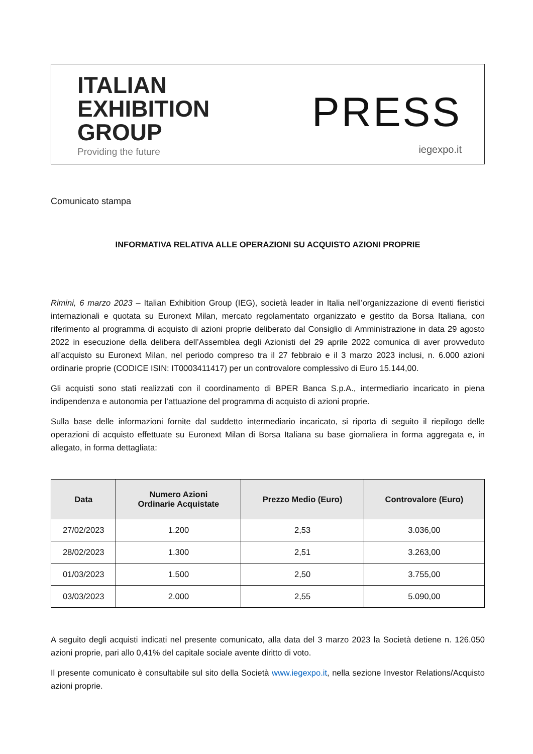ITALIAN
EXHIBITION
GROUP
Providing the future
PRESS
iegexpo.it
Comunicato stampa
INFORMATIVA RELATIVA ALLE OPERAZIONI SU ACQUISTO AZIONI PROPRIE
Rimini, 6 marzo 2023 – Italian Exhibition Group (IEG), società leader in Italia nell’organizzazione di eventi fieristici internazionali e quotata su Euronext Milan, mercato regolamentato organizzato e gestito da Borsa Italiana, con riferimento al programma di acquisto di azioni proprie deliberato dal Consiglio di Amministrazione in data 29 agosto 2022 in esecuzione della delibera dell’Assemblea degli Azionisti del 29 aprile 2022 comunica di aver provveduto all’acquisto su Euronext Milan, nel periodo compreso tra il 27 febbraio e il 3 marzo 2023 inclusi, n. 6.000 azioni ordinarie proprie (CODICE ISIN: IT0003411417) per un controvalore complessivo di Euro 15.144,00.
Gli acquisti sono stati realizzati con il coordinamento di BPER Banca S.p.A., intermediario incaricato in piena indipendenza e autonomia per l’attuazione del programma di acquisto di azioni proprie.
Sulla base delle informazioni fornite dal suddetto intermediario incaricato, si riporta di seguito il riepilogo delle operazioni di acquisto effettuate su Euronext Milan di Borsa Italiana su base giornaliera in forma aggregata e, in allegato, in forma dettagliata:
| Data | Numero Azioni Ordinarie Acquistate | Prezzo Medio (Euro) | Controvalore (Euro) |
| --- | --- | --- | --- |
| 27/02/2023 | 1.200 | 2,53 | 3.036,00 |
| 28/02/2023 | 1.300 | 2,51 | 3.263,00 |
| 01/03/2023 | 1.500 | 2,50 | 3.755,00 |
| 03/03/2023 | 2.000 | 2,55 | 5.090,00 |
A seguito degli acquisti indicati nel presente comunicato, alla data del 3 marzo 2023 la Società detiene n. 126.050 azioni proprie, pari allo 0,41% del capitale sociale avente diritto di voto.
Il presente comunicato è consultabile sul sito della Società www.iegexpo.it, nella sezione Investor Relations/Acquisto azioni proprie.